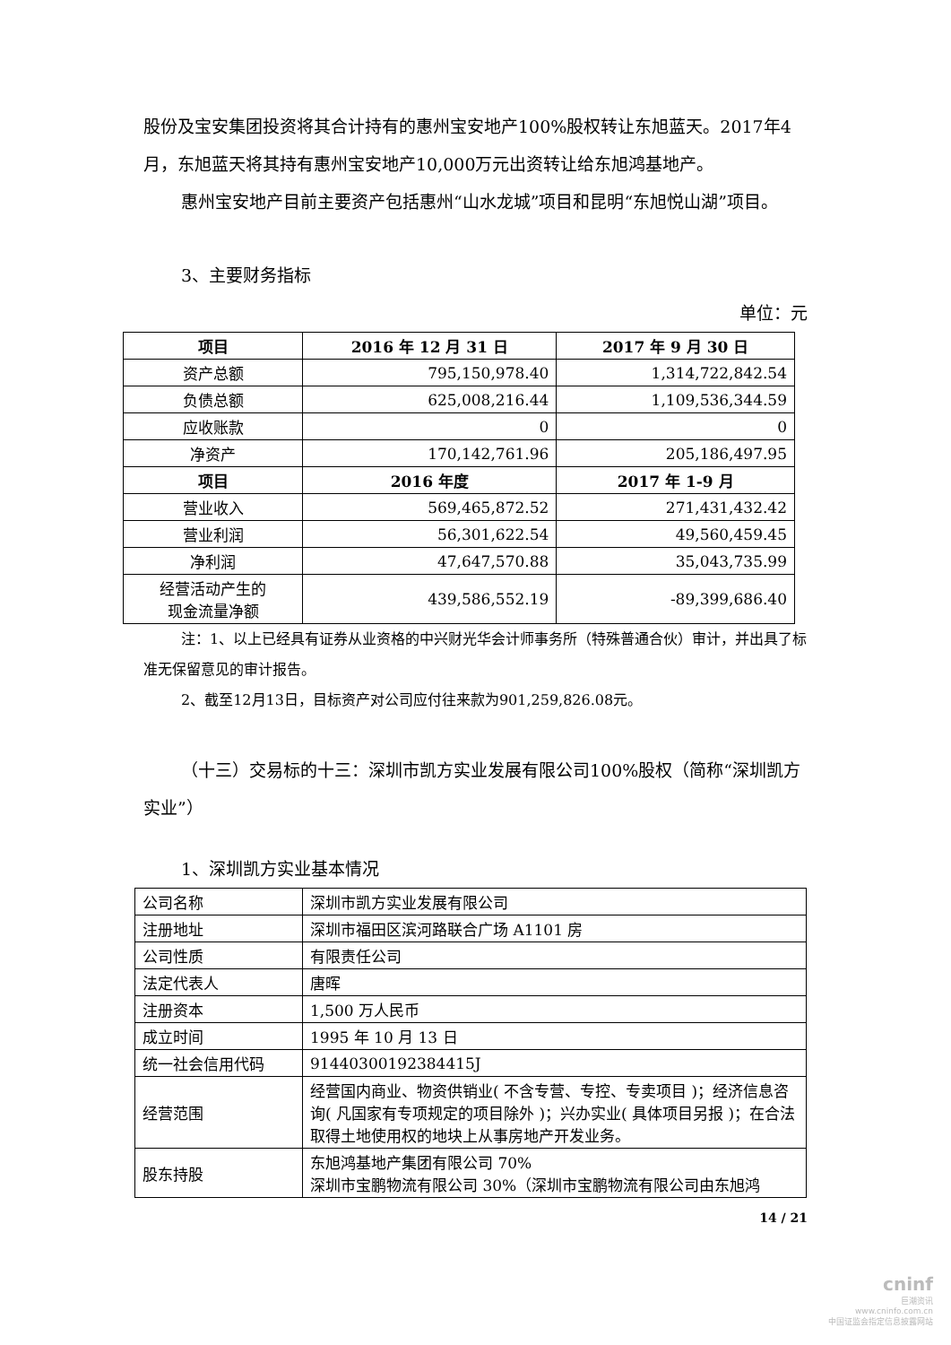股份及宝安集团投资将其合计持有的惠州宝安地产100%股权转让东旭蓝天。2017年4月，东旭蓝天将其持有惠州宝安地产10,000万元出资转让给东旭鸿基地产。
惠州宝安地产目前主要资产包括惠州“山水龙城”项目和昆明“东旭悦山湖”项目。
3、主要财务指标
单位：元
| 项目 | 2016 年 12 月 31 日 | 2017 年 9 月 30 日 |
| --- | --- | --- |
| 资产总额 | 795,150,978.40 | 1,314,722,842.54 |
| 负债总额 | 625,008,216.44 | 1,109,536,344.59 |
| 应收账款 | 0 | 0 |
| 净资产 | 170,142,761.96 | 205,186,497.95 |
| 项目 | 2016 年度 | 2017 年 1-9 月 |
| 营业收入 | 569,465,872.52 | 271,431,432.42 |
| 营业利润 | 56,301,622.54 | 49,560,459.45 |
| 净利润 | 47,647,570.88 | 35,043,735.99 |
| 经营活动产生的 现金流量净额 | 439,586,552.19 | -89,399,686.40 |
注：1、以上已经具有证券从业资格的中兴财光华会计师事务所（特殊普通合伙）审计，并出具了标准无保留意见的审计报告。
2、截至12月13日，目标资产对公司应付往来款为901,259,826.08元。
（十三）交易标的十三：深圳市凯方实业发展有限公司100%股权（简称“深圳凯方实业”）
1、深圳凯方实业基本情况
| 公司名称 | 深圳市凯方实业发展有限公司 |
| 注册地址 | 深圳市福田区滨河路联合广场 A1101 房 |
| 公司性质 | 有限责任公司 |
| 法定代表人 | 唐晖 |
| 注册资本 | 1,500 万人民币 |
| 成立时间 | 1995 年 10 月 13 日 |
| 统一社会信用代码 | 91440300192384415J |
| 经营范围 | 经营国内商业、物资供销业( 不含专营、专控、专卖项目 )；经济信息咨询( 凡国家有专项规定的项目除外 )；兴办实业( 具体项目另报 )；在合法取得土地使用权的地块上从事房地产开发业务。 |
| 股东持股 | 东旭鸿基地产集团有限公司 70% 深圳市宝鹏物流有限公司 30%（深圳市宝鹏物流有限公司由东旭鸿 |
14 / 21
cninf
巨潮资讯
www.cninfo.com.cn
中国证监会指定信息披露网站